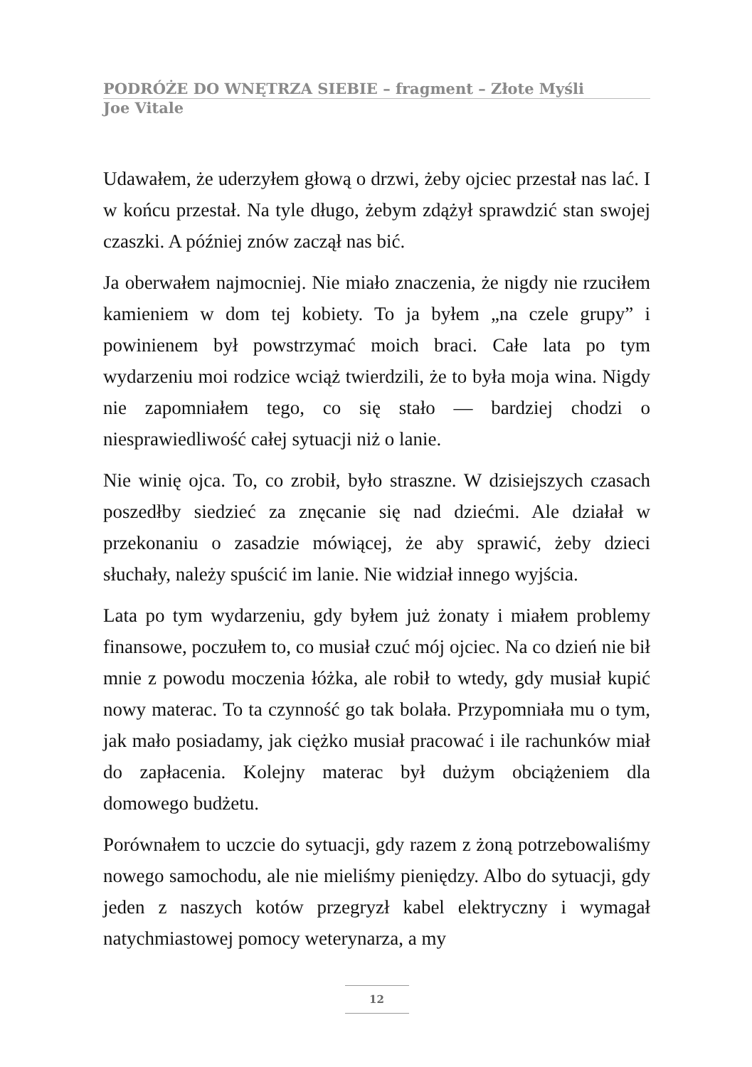PODRÓŻE DO WNĘTRZA SIEBIE – fragment – Złote Myśli
Joe Vitale
Udawałem, że uderzyłem głową o drzwi, żeby ojciec przestał nas lać. I w końcu przestał. Na tyle długo, żebym zdążył sprawdzić stan swojej czaszki. A później znów zaczął nas bić.
Ja oberwałem najmocniej. Nie miało znaczenia, że nigdy nie rzuciłem kamieniem w dom tej kobiety. To ja byłem „na czele grupy” i powinienem był powstrzymać moich braci. Całe lata po tym wydarzeniu moi rodzice wciąż twierdzili, że to była moja wina. Nigdy nie zapomniałem tego, co się stało — bardziej chodzi o niesprawiedliwość całej sytuacji niż o lanie.
Nie winię ojca. To, co zrobił, było straszne. W dzisiejszych czasach poszedłby siedzieć za znęcanie się nad dziećmi. Ale działał w przekonaniu o zasadzie mówiącej, że aby sprawić, żeby dzieci słuchały, należy spuścić im lanie. Nie widział innego wyjścia.
Lata po tym wydarzeniu, gdy byłem już żonaty i miałem problemy finansowe, poczułem to, co musiał czuć mój ojciec. Na co dzień nie bił mnie z powodu moczenia łóżka, ale robił to wtedy, gdy musiał kupić nowy materac. To ta czynność go tak bolała. Przypomniała mu o tym, jak mało posiadamy, jak ciężko musiał pracować i ile rachunków miał do zapłacenia. Kolejny materac był dużym obciążeniem dla domowego budżetu.
Porównałem to uczcie do sytuacji, gdy razem z żoną potrzebowaliśmy nowego samochodu, ale nie mieliśmy pieniędzy. Albo do sytuacji, gdy jeden z naszych kotów przegryzł kabel elektryczny i wymagał natychmiastowej pomocy weterynarza, a my
12